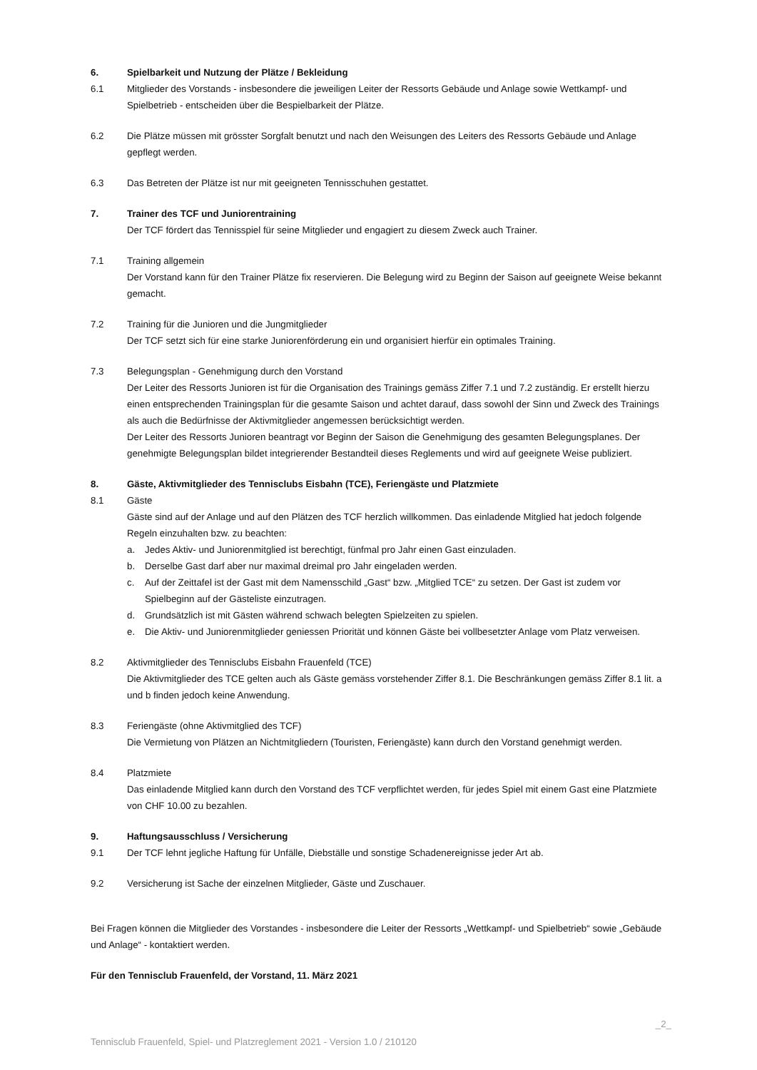6. Spielbarkeit und Nutzung der Plätze / Bekleidung
6.1 Mitglieder des Vorstands - insbesondere die jeweiligen Leiter der Ressorts Gebäude und Anlage sowie Wettkampf- und Spielbetrieb - entscheiden über die Bespielbarkeit der Plätze.
6.2 Die Plätze müssen mit grösster Sorgfalt benutzt und nach den Weisungen des Leiters des Ressorts Gebäude und Anlage gepflegt werden.
6.3 Das Betreten der Plätze ist nur mit geeigneten Tennisschuhen gestattet.
7. Trainer des TCF und Juniorentraining
Der TCF fördert das Tennisspiel für seine Mitglieder und engagiert zu diesem Zweck auch Trainer.
7.1 Training allgemein
Der Vorstand kann für den Trainer Plätze fix reservieren. Die Belegung wird zu Beginn der Saison auf geeignete Weise bekannt gemacht.
7.2 Training für die Junioren und die Jungmitglieder
Der TCF setzt sich für eine starke Juniorenförderung ein und organisiert hierfür ein optimales Training.
7.3 Belegungsplan - Genehmigung durch den Vorstand
Der Leiter des Ressorts Junioren ist für die Organisation des Trainings gemäss Ziffer 7.1 und 7.2 zuständig. Er erstellt hierzu einen entsprechenden Trainingsplan für die gesamte Saison und achtet darauf, dass sowohl der Sinn und Zweck des Trainings als auch die Bedürfnisse der Aktivmitglieder angemessen berücksichtigt werden.
Der Leiter des Ressorts Junioren beantragt vor Beginn der Saison die Genehmigung des gesamten Belegungsplanes. Der genehmigte Belegungsplan bildet integrierender Bestandteil dieses Reglements und wird auf geeignete Weise publiziert.
8. Gäste, Aktivmitglieder des Tennisclubs Eisbahn (TCE), Feriengäste und Platzmiete
8.1 Gäste
Gäste sind auf der Anlage und auf den Plätzen des TCF herzlich willkommen. Das einladende Mitglied hat jedoch folgende Regeln einzuhalten bzw. zu beachten:
a. Jedes Aktiv- und Juniorenmitglied ist berechtigt, fünfmal pro Jahr einen Gast einzuladen.
b. Derselbe Gast darf aber nur maximal dreimal pro Jahr eingeladen werden.
c. Auf der Zeittafel ist der Gast mit dem Namensschild „Gast“ bzw. „Mitglied TCE“ zu setzen. Der Gast ist zudem vor Spielbeginn auf der Gästeliste einzutragen.
d. Grundsätzlich ist mit Gästen während schwach belegten Spielzeiten zu spielen.
e. Die Aktiv- und Juniorenmitglieder geniessen Priorität und können Gäste bei vollbesetzter Anlage vom Platz verweisen.
8.2 Aktivmitglieder des Tennisclubs Eisbahn Frauenfeld (TCE)
Die Aktivmitglieder des TCE gelten auch als Gäste gemäss vorstehender Ziffer 8.1. Die Beschränkungen gemäss Ziffer 8.1 lit. a und b finden jedoch keine Anwendung.
8.3 Feriengäste (ohne Aktivmitglied des TCF)
Die Vermietung von Plätzen an Nichtmitgliedern (Touristen, Feriengäste) kann durch den Vorstand genehmigt werden.
8.4 Platzmiete
Das einladende Mitglied kann durch den Vorstand des TCF verpflichtet werden, für jedes Spiel mit einem Gast eine Platzmiete von CHF 10.00 zu bezahlen.
9. Haftungsausschluss / Versicherung
9.1 Der TCF lehnt jegliche Haftung für Unfälle, Diebställe und sonstige Schadenereignisse jeder Art ab.
9.2 Versicherung ist Sache der einzelnen Mitglieder, Gäste und Zuschauer.
Bei Fragen können die Mitglieder des Vorstandes - insbesondere die Leiter der Ressorts „Wettkampf- und Spielbetrieb“ sowie „Gebäude und Anlage“ - kontaktiert werden.
Für den Tennisclub Frauenfeld, der Vorstand, 11. März 2021
Tennisclub Frauenfeld, Spiel- und Platzreglement 2021 - Version 1.0 / 210120 _2_